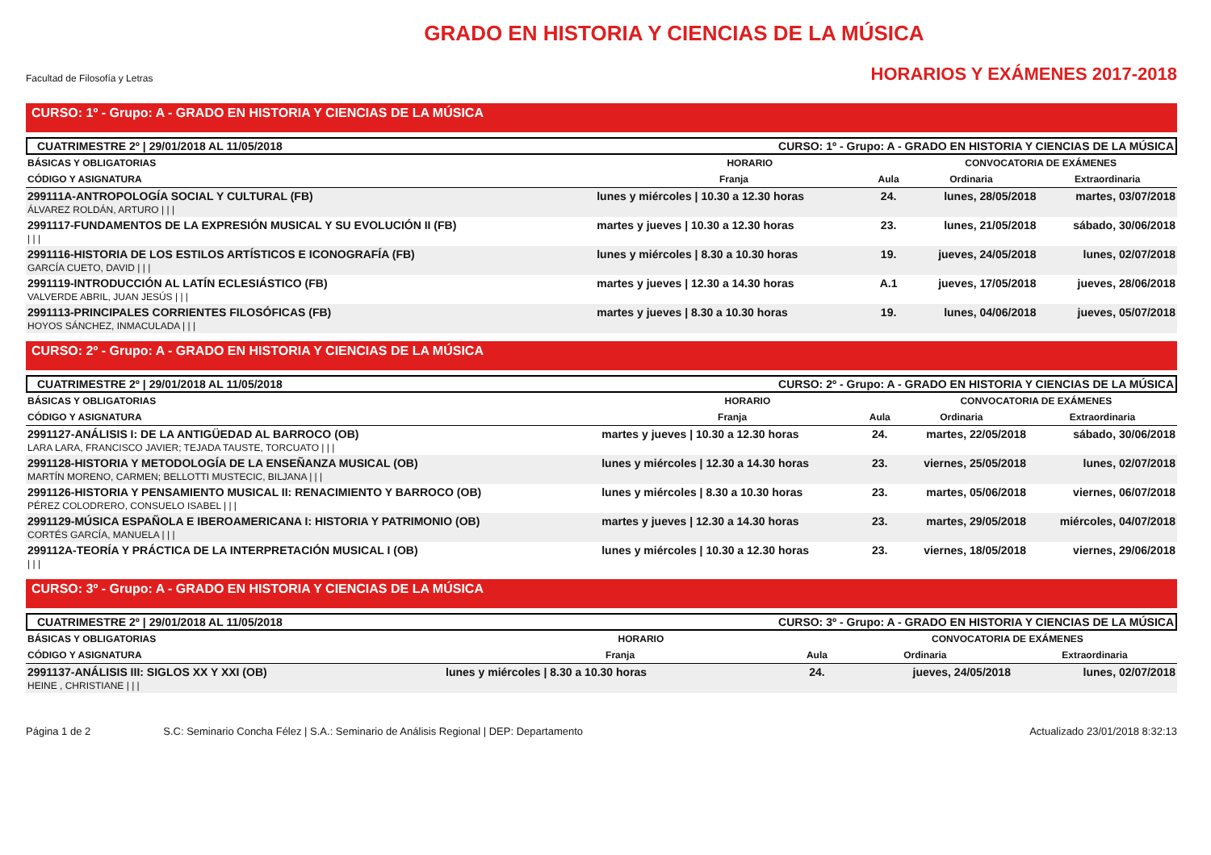Facultad de Filosofía y Letras
GRADO EN HISTORIA Y CIENCIAS DE LA MÚSICA
HORARIOS Y EXÁMENES 2017-2018
CURSO: 1º - Grupo: A - GRADO EN HISTORIA Y CIENCIAS DE LA MÚSICA
CUATRIMESTRE 2º | 29/01/2018 AL 11/05/2018 CURSO: 1º - Grupo: A - GRADO EN HISTORIA Y CIENCIAS DE LA MÚSICA
| BÁSICAS Y OBLIGATORIAS | HORARIO | | CONVOCATORIA DE EXÁMENES | |
| --- | --- | --- | --- | --- |
| CÓDIGO Y ASIGNATURA | Franja | Aula | Ordinaria | Extraordinaria |
| 299111A-ANTROPOLOGÍA SOCIAL Y CULTURAL (FB) ÁLVAREZ ROLDÁN, ARTURO / / / | lunes y miércoles / 10.30 a 12.30 horas | 24. | lunes, 28/05/2018 | martes, 03/07/2018 |
| 2991117-FUNDAMENTOS DE LA EXPRESIÓN MUSICAL Y SU EVOLUCIÓN II (FB) / / / | martes y jueves / 10.30 a 12.30 horas | 23. | lunes, 21/05/2018 | sábado, 30/06/2018 |
| 2991116-HISTORIA DE LOS ESTILOS ARTÍSTICOS E ICONOGRAFÍA (FB) GARCÍA CUETO, DAVID / / / | lunes y miércoles / 8.30 a 10.30 horas | 19. | jueves, 24/05/2018 | lunes, 02/07/2018 |
| 2991119-INTRODUCCIÓN AL LATÍN ECLESIÁSTICO (FB) VALVERDE ABRIL, JUAN JESÚS / / / | martes y jueves / 12.30 a 14.30 horas | A.1 | jueves, 17/05/2018 | jueves, 28/06/2018 |
| 2991113-PRINCIPALES CORRIENTES FILOSÓFICAS (FB) HOYOS SÁNCHEZ, INMACULADA / / / | martes y jueves / 8.30 a 10.30 horas | 19. | lunes, 04/06/2018 | jueves, 05/07/2018 |
CURSO: 2º - Grupo: A - GRADO EN HISTORIA Y CIENCIAS DE LA MÚSICA
CUATRIMESTRE 2º | 29/01/2018 AL 11/05/2018 CURSO: 2º - Grupo: A - GRADO EN HISTORIA Y CIENCIAS DE LA MÚSICA
| BÁSICAS Y OBLIGATORIAS | HORARIO | | CONVOCATORIA DE EXÁMENES | |
| --- | --- | --- | --- | --- |
| CÓDIGO Y ASIGNATURA | Franja | Aula | Ordinaria | Extraordinaria |
| 2991127-ANÁLISIS I: DE LA ANTIGÜEDAD AL BARROCO (OB) LARA LARA, FRANCISCO JAVIER; TEJADA TAUSTE, TORCUATO / / / | martes y jueves / 10.30 a 12.30 horas | 24. | martes, 22/05/2018 | sábado, 30/06/2018 |
| 2991128-HISTORIA Y METODOLOGÍA DE LA ENSEÑANZA MUSICAL (OB) MARTÍN MORENO, CARMEN; BELLOTTI MUSTECIC, BILJANA / / / | lunes y miércoles / 12.30 a 14.30 horas | 23. | viernes, 25/05/2018 | lunes, 02/07/2018 |
| 2991126-HISTORIA Y PENSAMIENTO MUSICAL II: RENACIMIENTO Y BARROCO (OB) PÉREZ COLODRERO, CONSUELO ISABEL / / / | lunes y miércoles / 8.30 a 10.30 horas | 23. | martes, 05/06/2018 | viernes, 06/07/2018 |
| 2991129-MÚSICA ESPAÑOLA E IBEROAMERICANA I: HISTORIA Y PATRIMONIO (OB) CORTÉS GARCÍA, MANUELA / / / | martes y jueves / 12.30 a 14.30 horas | 23. | martes, 29/05/2018 | miércoles, 04/07/2018 |
| 299112A-TEORÍA Y PRÁCTICA DE LA INTERPRETACIÓN MUSICAL I (OB) / / / | lunes y miércoles / 10.30 a 12.30 horas | 23. | viernes, 18/05/2018 | viernes, 29/06/2018 |
CURSO: 3º - Grupo: A - GRADO EN HISTORIA Y CIENCIAS DE LA MÚSICA
CUATRIMESTRE 2º | 29/01/2018 AL 11/05/2018 CURSO: 3º - Grupo: A - GRADO EN HISTORIA Y CIENCIAS DE LA MÚSICA
| BÁSICAS Y OBLIGATORIAS | HORARIO | | CONVOCATORIA DE EXÁMENES | |
| --- | --- | --- | --- | --- |
| CÓDIGO Y ASIGNATURA | Franja | Aula | Ordinaria | Extraordinaria |
| 2991137-ANÁLISIS III: SIGLOS XX Y XXI (OB) HEINE , CHRISTIANE / / / | lunes y miércoles / 8.30 a 10.30 horas | 24. | jueves, 24/05/2018 | lunes, 02/07/2018 |
Página 1 de 2 S.C: Seminario Concha Félez | S.A.: Seminario de Análisis Regional | DEP: Departamento Actualizado 23/01/2018 8:32:13